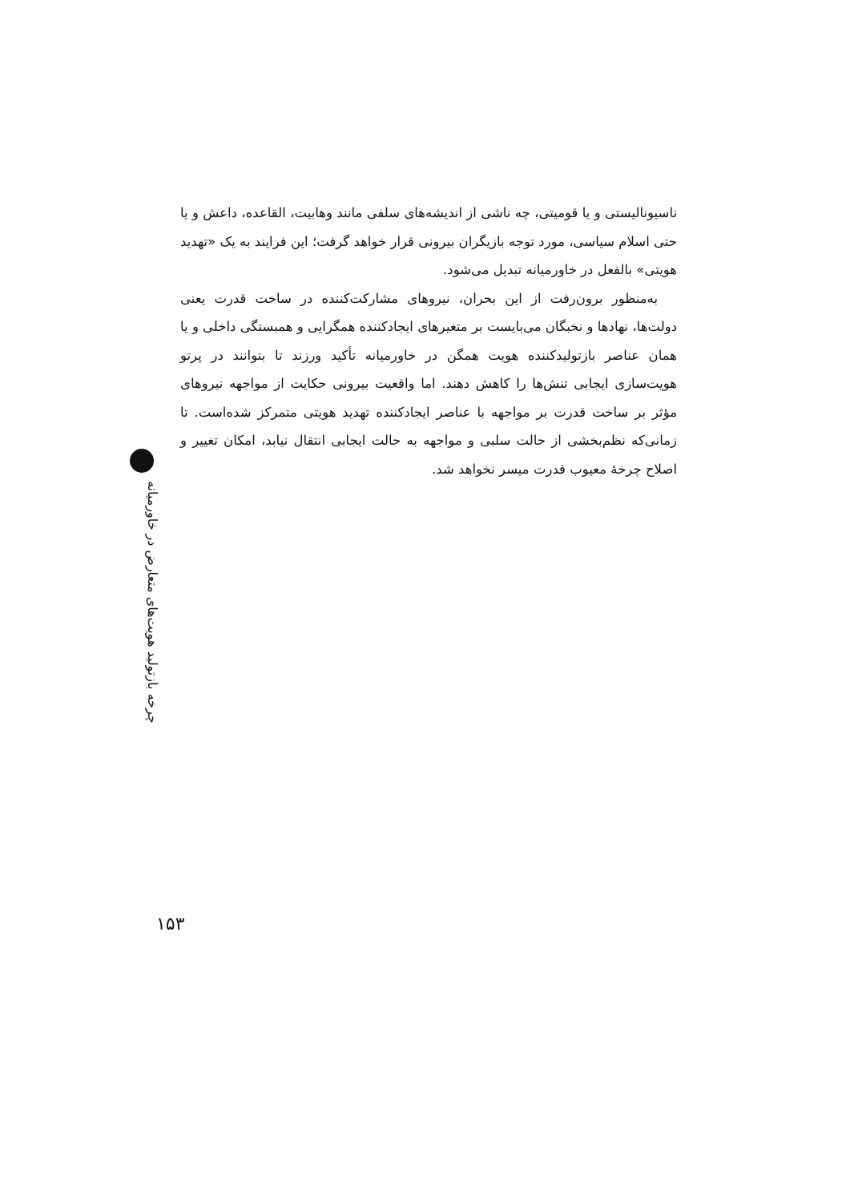ناسیونالیستی و یا قومیتی، چه ناشی از اندیشه‌های سلفی مانند وهابیت، القاعده، داعش و یا حتی اسلام سیاسی، مورد توجه بازیگران بیرونی قرار خواهد گرفت؛ این فرایند به یک «تهدید هویتی» بالفعل در خاورمیانه تبدیل می‌شود.
به‌منظور برون‌رفت از این بحران، نیروهای مشارکت‌کننده در ساخت قدرت یعنی دولت‌ها، نهادها و نخبگان می‌بایست بر متغیرهای ایجادکننده همگرایی و همبستگی داخلی و یا همان عناصر بازتولیدکننده هویت همگن در خاورمیانه تأکید ورزند تا بتوانند در پرتو هویت‌سازی ایجابی تنش‌ها را کاهش دهند. اما واقعیت بیرونی حکایت از مواجهه نیروهای مؤثر بر ساخت قدرت بر مواجهه با عناصر ایجادکننده تهدید هویتی متمرکز شده‌است. تا زمانی‌که نظم‌بخشی از حالت سلبی و مواجهه به حالت ایجابی انتقال نیابد، امکان تغییر و اصلاح چرخهٔ معیوب قدرت میسر نخواهد شد.
چرخه بازتولید هویت‌های متعارض در خاورمیانه
۱۵۳